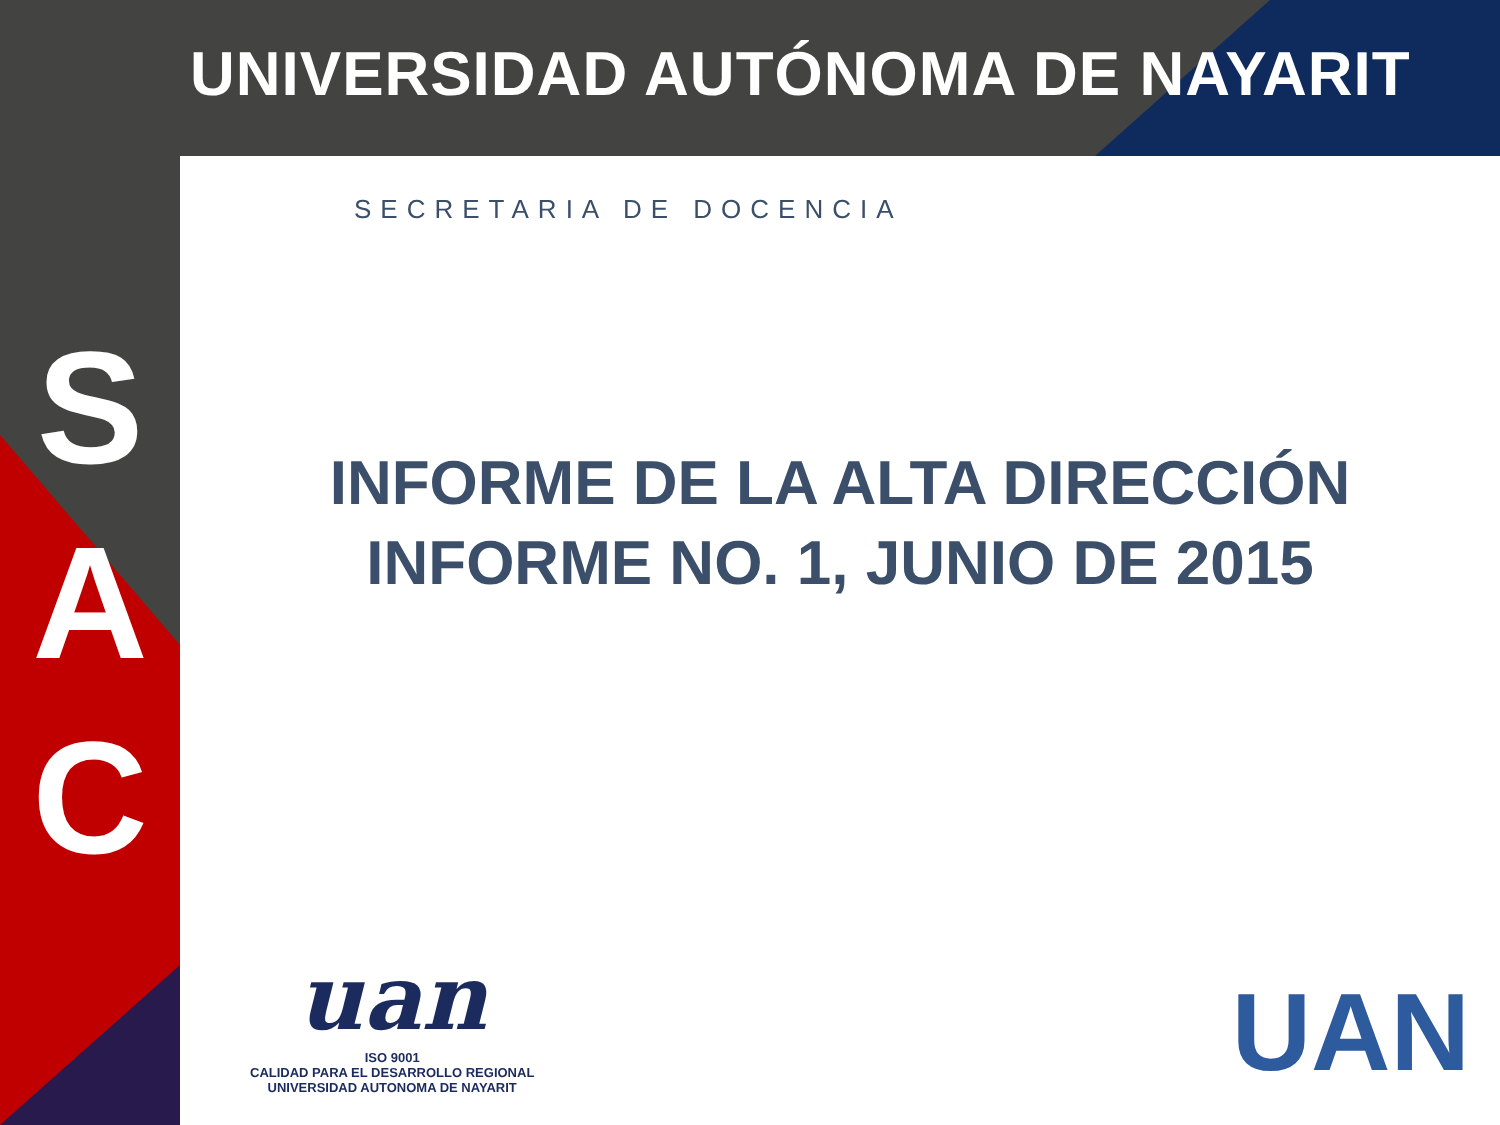UNIVERSIDAD AUTÓNOMA DE NAYARIT
S
A
C
SECRETARIA DE DOCENCIA
INFORME DE LA ALTA DIRECCIÓN
INFORME NO. 1, JUNIO DE 2015
uan
ISO 9001
CALIDAD PARA EL DESARROLLO REGIONAL
UNIVERSIDAD AUTONOMA DE NAYARIT
UAN